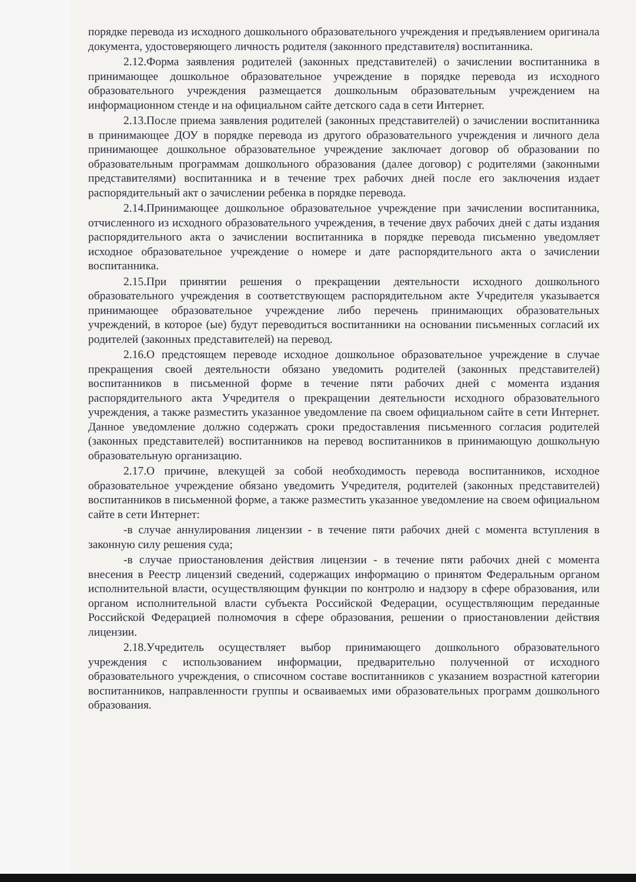порядке перевода из исходного дошкольного образовательного учреждения и предъявлением оригинала документа, удостоверяющего личность родителя (законного представителя) воспитанника.
2.12.Форма заявления родителей (законных представителей) о зачислении воспитанника в принимающее дошкольное образовательное учреждение в порядке перевода из исходного образовательного учреждения размещается дошкольным образовательным учреждением на информационном стенде и на официальном сайте детского сада в сети Интернет.
2.13.После приема заявления родителей (законных представителей) о зачислении воспитанника в принимающее ДОУ в порядке перевода из другого образовательного учреждения и личного дела принимающее дошкольное образовательное учреждение заключает договор об образовании по образовательным программам дошкольного образования (далее договор) с родителями (законными представителями) воспитанника и в течение трех рабочих дней после его заключения издает распорядительный акт о зачислении ребенка в порядке перевода.
2.14.Принимающее дошкольное образовательное учреждение при зачислении воспитанника, отчисленного из исходного образовательного учреждения, в течение двух рабочих дней с даты издания распорядительного акта о зачислении воспитанника в порядке перевода письменно уведомляет исходное образовательное учреждение о номере и дате распорядительного акта о зачислении воспитанника.
2.15.При принятии решения о прекращении деятельности исходного дошкольного образовательного учреждения в соответствующем распорядительном акте Учредителя указывается принимающее образовательное учреждение либо перечень принимающих образовательных учреждений, в которое (ые) будут переводиться воспитанники на основании письменных согласий их родителей (законных представителей) на перевод.
2.16.О предстоящем переводе исходное дошкольное образовательное учреждение в случае прекращения своей деятельности обязано уведомить родителей (законных представителей) воспитанников в письменной форме в течение пяти рабочих дней с момента издания распорядительного акта Учредителя о прекращении деятельности исходного образовательного учреждения, а также разместить указанное уведомление па своем официальном сайте в сети Интернет. Данное уведомление должно содержать сроки предоставления письменного согласия родителей (законных представителей) воспитанников на перевод воспитанников в принимающую дошкольную образовательную организацию.
2.17.О причине, влекущей за собой необходимость перевода воспитанников, исходное образовательное учреждение обязано уведомить Учредителя, родителей (законных представителей) воспитанников в письменной форме, а также разместить указанное уведомление на своем официальном сайте в сети Интернет:
-в случае аннулирования лицензии - в течение пяти рабочих дней с момента вступления в законную силу решения суда;
-в случае приостановления действия лицензии - в течение пяти рабочих дней с момента внесения в Реестр лицензий сведений, содержащих информацию о принятом Федеральным органом исполнительной власти, осуществляющим функции по контролю и надзору в сфере образования, или органом исполнительной власти субъекта Российской Федерации, осуществляющим переданные Российской Федерацией полномочия в сфере образования, решении о приостановлении действия лицензии.
2.18.Учредитель осуществляет выбор принимающего дошкольного образовательного учреждения с использованием информации, предварительно полученной от исходного образовательного учреждения, о списочном составе воспитанников с указанием возрастной категории воспитанников, направленности группы и осваиваемых ими образовательных программ дошкольного образования.